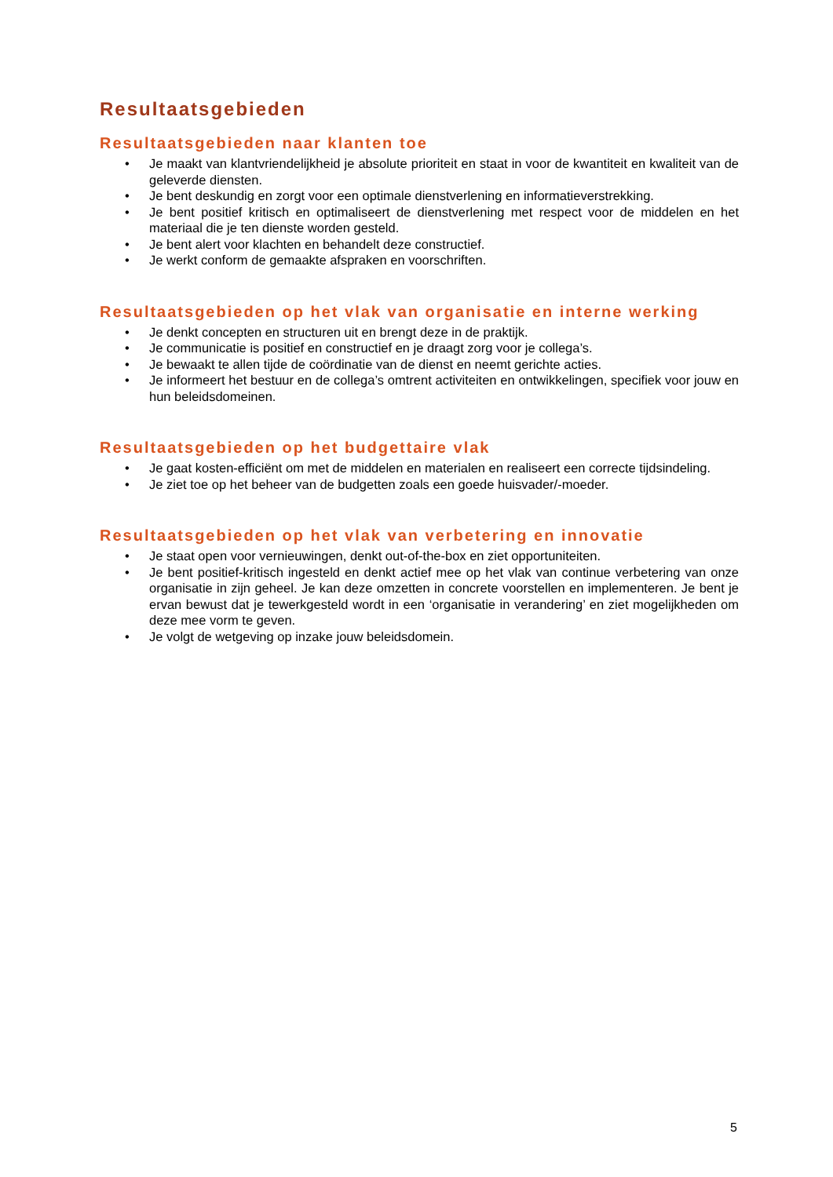Resultaatsgebieden
Resultaatsgebieden naar klanten toe
• Je maakt van klantvriendelijkheid je absolute prioriteit en staat in voor de kwantiteit en kwaliteit van de geleverde diensten.
• Je bent deskundig en zorgt voor een optimale dienstverlening en informatieverstrekking.
• Je bent positief kritisch en optimaliseert de dienstverlening met respect voor de middelen en het materiaal die je ten dienste worden gesteld.
• Je bent alert voor klachten en behandelt deze constructief.
• Je werkt conform de gemaakte afspraken en voorschriften.
Resultaatsgebieden op het vlak van organisatie en interne werking
• Je denkt concepten en structuren uit en brengt deze in de praktijk.
• Je communicatie is positief en constructief en je draagt zorg voor je collega’s.
• Je bewaakt te allen tijde de coördinatie van de dienst en neemt gerichte acties.
• Je informeert het bestuur en de collega’s omtrent activiteiten en ontwikkelingen, specifiek voor jouw en hun beleidsdomeinen.
Resultaatsgebieden op het budgettaire vlak
• Je gaat kosten-efficiënt om met de middelen en materialen en realiseert een correcte tijdsindeling.
• Je ziet toe op het beheer van de budgetten zoals een goede huisvader/-moeder.
Resultaatsgebieden op het vlak van verbetering en innovatie
• Je staat open voor vernieuwingen, denkt out-of-the-box en ziet opportuniteiten.
• Je bent positief-kritisch ingesteld en denkt actief mee op het vlak van continue verbetering van onze organisatie in zijn geheel. Je kan deze omzetten in concrete voorstellen en implementeren. Je bent je ervan bewust dat je tewerkgesteld wordt in een ‘organisatie in verandering’ en ziet mogelijkheden om deze mee vorm te geven.
• Je volgt de wetgeving op inzake jouw beleidsdomein.
5